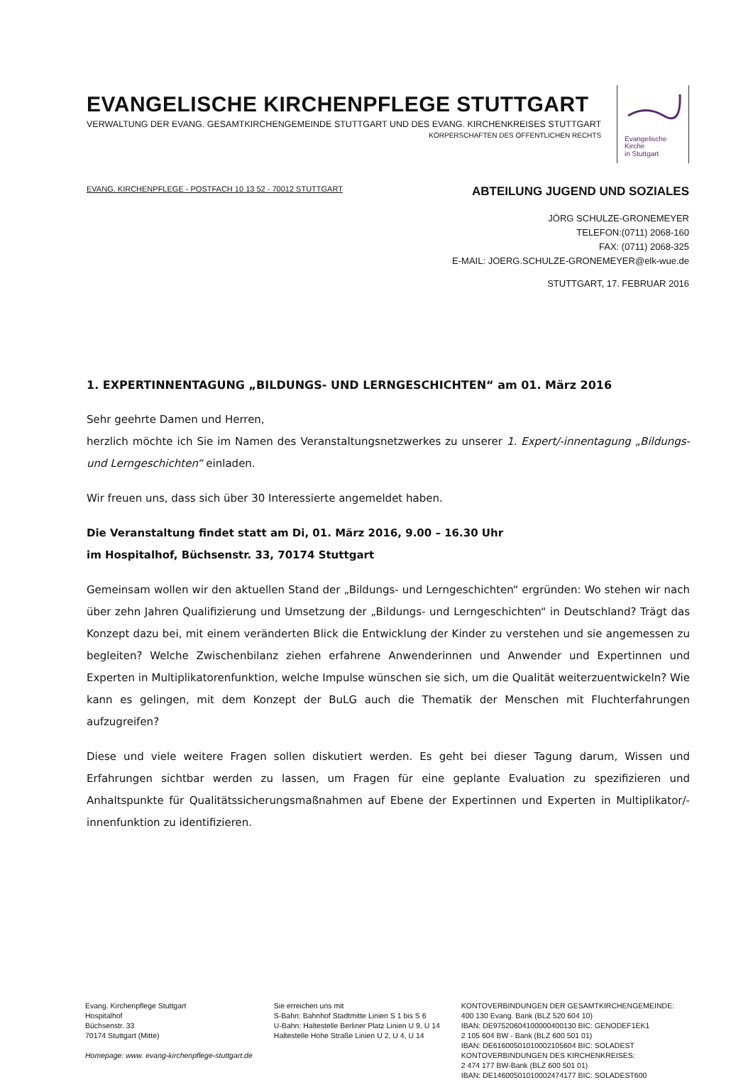EVANGELISCHE KIRCHENPFLEGE STUTTGART
VERWALTUNG DER EVANG. GESAMTKIRCHENGEMEINDE STUTTGART UND DES EVANG. KIRCHENKREISES STUTTGART
KÖRPERSCHAFTEN DES ÖFFENTLICHEN RECHTS
Evangelische
Kirche
in Stuttgart
EVANG. KIRCHENPFLEGE - POSTFACH 10 13 52 - 70012 STUTTGART
ABTEILUNG JUGEND UND SOZIALES
JÖRG SCHULZE-GRONEMEYER
TELEFON:(0711) 2068-160
FAX: (0711) 2068-325
E-MAIL: JOERG.SCHULZE-GRONEMEYER@elk-wue.de
STUTTGART, 17. FEBRUAR 2016
1. EXPERTINNENTAGUNG „BILDUNGS- UND LERNGESCHICHTEN“ am 01. März 2016
Sehr geehrte Damen und Herren,
herzlich möchte ich Sie im Namen des Veranstaltungsnetzwerkes zu unserer 1. Expert/-innentagung „Bildungs- und Lerngeschichten“ einladen.
Wir freuen uns, dass sich über 30 Interessierte angemeldet haben.
Die Veranstaltung findet statt am Di, 01. März 2016, 9.00 – 16.30 Uhr
im Hospitalhof, Büchsenstr. 33, 70174 Stuttgart
Gemeinsam wollen wir den aktuellen Stand der „Bildungs- und Lerngeschichten“ ergründen: Wo stehen wir nach über zehn Jahren Qualifizierung und Umsetzung der „Bildungs- und Lerngeschichten“ in Deutschland? Trägt das Konzept dazu bei, mit einem veränderten Blick die Entwicklung der Kinder zu verstehen und sie angemessen zu begleiten? Welche Zwischenbilanz ziehen erfahrene Anwenderinnen und Anwender und Expertinnen und Experten in Multiplikatorenfunktion, welche Impulse wünschen sie sich, um die Qualität weiterzuentwickeln? Wie kann es gelingen, mit dem Konzept der BuLG auch die Thematik der Menschen mit Fluchterfahrungen aufzugreifen?
Diese und viele weitere Fragen sollen diskutiert werden. Es geht bei dieser Tagung darum, Wissen und Erfahrungen sichtbar werden zu lassen, um Fragen für eine geplante Evaluation zu spezifizieren und Anhaltspunkte für Qualitätssicherungsmaßnahmen auf Ebene der Expertinnen und Experten in Multiplikator/-innenfunktion zu identifizieren.
Evang. Kirchenpflege Stuttgart
Hospitalhof
Büchsenstr. 33
70174 Stuttgart (Mitte)
Homepage: www. evang-kirchenpflege-stuttgart.de
Sie erreichen uns mit
S-Bahn: Bahnhof Stadtmitte Linien S 1 bis S 6
U-Bahn: Haltestelle Berliner Platz Linien U 9, U 14
Haltestelle Hohe Straße Linien U 2, U 4, U 14
KONTOVERBINDUNGEN DER GESAMTKIRCHENGEMEINDE:
400 130 Evang. Bank (BLZ 520 604 10)
IBAN: DE97520604100000400130 BIC: GENODEF1EK1
2 105 604 BW - Bank (BLZ 600 501 01)
IBAN: DE61600501010002105604 BIC: SOLADEST
KONTOVERBINDUNGEN DES KIRCHENKREISES:
2 474 177 BW-Bank (BLZ 600 501 01)
IBAN: DE14600501010002474177 BIC: SOLADEST600